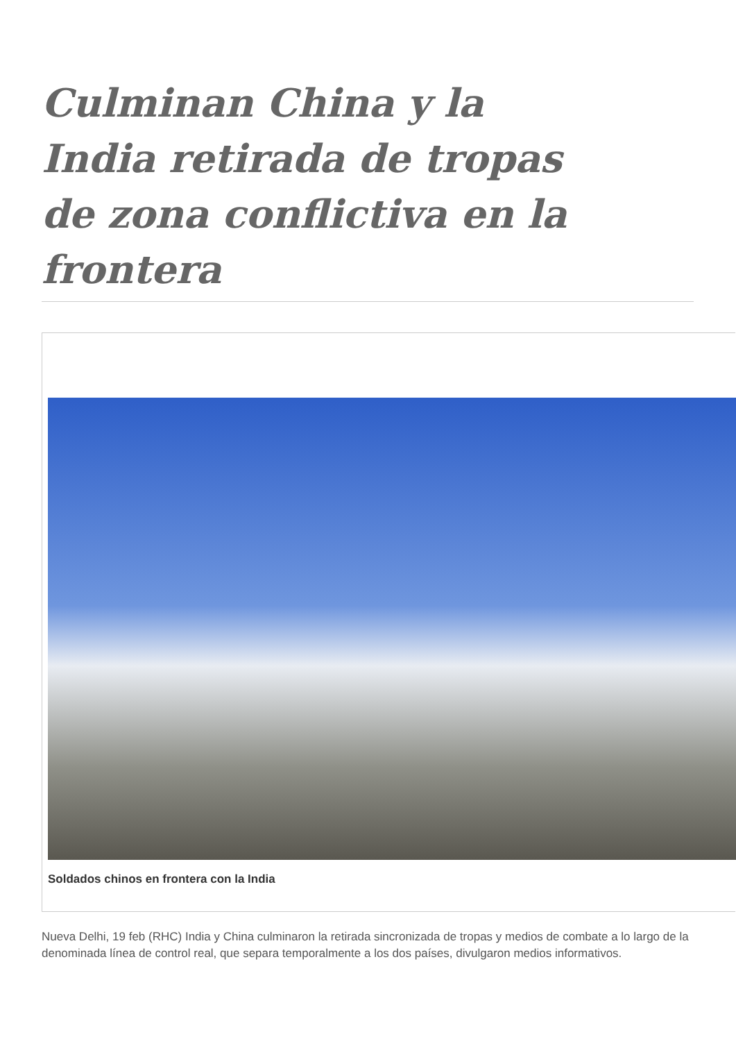Culminan China y la India retirada de tropas de zona conflictiva en la frontera
Soldados chinos en frontera con la India
Nueva Delhi, 19 feb (RHC) India y China culminaron la retirada sincronizada de tropas y medios de combate a lo largo de la denominada línea de control real, que separa temporalmente a los dos países, divulgaron medios informativos.